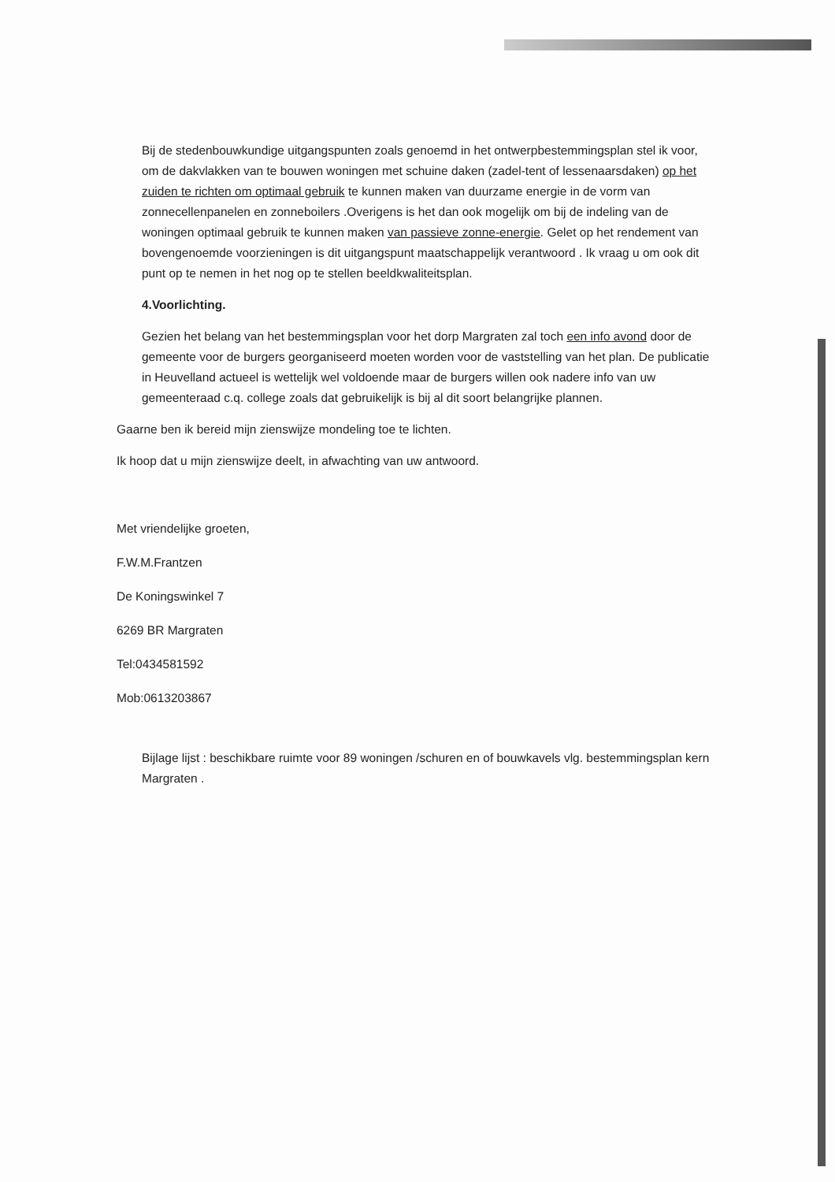Bij de stedenbouwkundige uitgangspunten zoals genoemd in het ontwerpbestemmingsplan stel ik voor, om de dakvlakken van te bouwen woningen met schuine daken (zadel-tent of lessenaarsdaken) op het zuiden te richten om optimaal gebruik te kunnen maken van duurzame energie in de vorm van zonnecellenpanelen en zonneboilers .Overigens is het dan ook mogelijk om bij de indeling van de woningen optimaal gebruik te kunnen maken van passieve zonne-energie. Gelet op het rendement van bovengenoemde voorzieningen is dit uitgangspunt maatschappelijk verantwoord . Ik vraag u om ook dit punt op te nemen in het nog op te stellen beeldkwaliteitsplan.
4.Voorlichting.
Gezien het belang van het bestemmingsplan voor het dorp Margraten zal toch een info avond door de gemeente voor de burgers georganiseerd moeten worden voor de vaststelling van het plan. De publicatie in Heuvelland actueel is wettelijk wel voldoende maar de burgers willen ook nadere info van uw gemeenteraad c.q. college zoals dat gebruikelijk is bij al dit soort belangrijke plannen.
Gaarne ben ik bereid mijn zienswijze mondeling toe te lichten.
Ik hoop dat u mijn zienswijze deelt, in afwachting van uw antwoord.
Met vriendelijke groeten,
F.W.M.Frantzen
De Koningswinkel 7
6269 BR Margraten
Tel:0434581592
Mob:0613203867
Bijlage lijst : beschikbare ruimte voor 89 woningen /schuren en of bouwkavels vlg. bestemmingsplan kern Margraten .